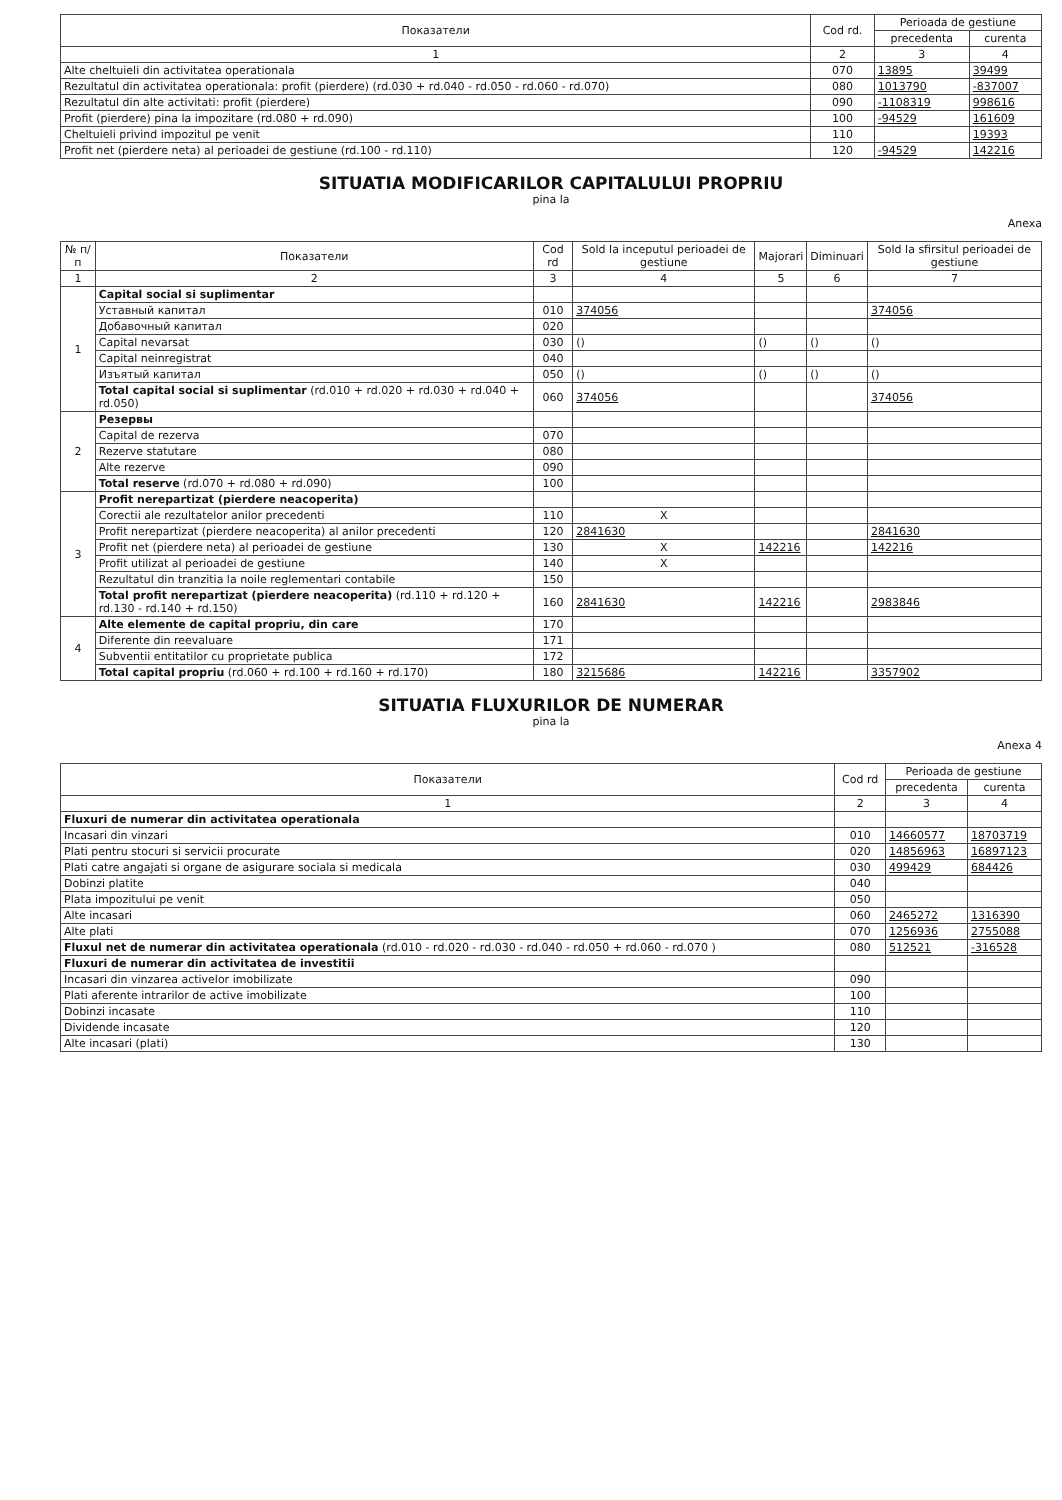| Показатели | Cod rd. | Perioada de gestiune | |
| --- | --- | --- | --- |
| | | precedenta | curenta |
| 1 | 2 | 3 | 4 |
| Alte cheltuieli din activitatea operationala | 070 | 13895 | 39499 |
| Rezultatul din activitatea operationala: profit (pierdere) (rd.030 + rd.040 - rd.050 - rd.060 - rd.070) | 080 | 1013790 | -837007 |
| Rezultatul din alte activitati: profit (pierdere) | 090 | -1108319 | 998616 |
| Profit (pierdere) pina la impozitare (rd.080 + rd.090) | 100 | -94529 | 161609 |
| Cheltuieli privind impozitul pe venit | 110 | | 19393 |
| Profit net (pierdere neta) al perioadei de gestiune (rd.100 - rd.110) | 120 | -94529 | 142216 |
SITUATIA MODIFICARILOR CAPITALULUI PROPRIU
pina la
Anexa
| № п/п | Показатели | Cod rd | Sold la inceputul perioadei de gestiune | Majorari | Diminuari | Sold la sfirsitul perioadei de gestiune |
| --- | --- | --- | --- | --- | --- | --- |
| 1 | 2 | 3 | 4 | 5 | 6 | 7 |
| 1 | Capital social si suplimentar | | | | | |
| | Уставный капитал | 010 | 374056 | | | 374056 |
| | Добавочный капитал | 020 | | | | |
| | Capital nevarsat | 030 | () | () | () | () |
| | Capital neinregistrat | 040 | | | | |
| | Изъятый капитал | 050 | () | () | () | () |
| | Total capital social si suplimentar (rd.010 + rd.020 + rd.030 + rd.040 + rd.050) | 060 | 374056 | | | 374056 |
| 2 | Резервы | | | | | |
| | Capital de rezerva | 070 | | | | |
| | Rezerve statutare | 080 | | | | |
| | Alte rezerve | 090 | | | | |
| | Total reserve (rd.070 + rd.080 + rd.090) | 100 | | | | |
| 3 | Profit nerepartizat (pierdere neacoperita) | | | | | |
| | Corectii ale rezultatelor anilor precedenti | 110 | X | | | |
| | Profit nerepartizat (pierdere neacoperita) al anilor precedenti | 120 | 2841630 | | | 2841630 |
| | Profit net (pierdere neta) al perioadei de gestiune | 130 | X | 142216 | | 142216 |
| | Profit utilizat al perioadei de gestiune | 140 | X | | | |
| | Rezultatul din tranzitia la noile reglementari contabile | 150 | | | | |
| | Total profit nerepartizat (pierdere neacoperita) (rd.110 + rd.120 + rd.130 - rd.140 + rd.150) | 160 | 2841630 | 142216 | | 2983846 |
| 4 | Alte elemente de capital propriu, din care | 170 | | | | |
| | Diferente din reevaluare | 171 | | | | |
| | Subventii entitatilor cu proprietate publica | 172 | | | | |
| | Total capital propriu (rd.060 + rd.100 + rd.160 + rd.170) | 180 | 3215686 | 142216 | | 3357902 |
SITUATIA FLUXURILOR DE NUMERAR
pina la
Anexa 4
| Показатели | Cod rd | Perioada de gestiune | |
| --- | --- | --- | --- |
| | | precedenta | curenta |
| 1 | 2 | 3 | 4 |
| Fluxuri de numerar din activitatea operationala | | | |
| Incasari din vinzari | 010 | 14660577 | 18703719 |
| Plati pentru stocuri si servicii procurate | 020 | 14856963 | 16897123 |
| Plati catre angajati si organe de asigurare sociala si medicala | 030 | 499429 | 684426 |
| Dobinzi platite | 040 | | |
| Plata impozitului pe venit | 050 | | |
| Alte incasari | 060 | 2465272 | 1316390 |
| Alte plati | 070 | 1256936 | 2755088 |
| Fluxul net de numerar din activitatea operationala (rd.010 - rd.020 - rd.030 - rd.040 - rd.050 + rd.060 - rd.070 ) | 080 | 512521 | -316528 |
| Fluxuri de numerar din activitatea de investitii | | | |
| Incasari din vinzarea activelor imobilizate | 090 | | |
| Plati aferente intrarilor de active imobilizate | 100 | | |
| Dobinzi incasate | 110 | | |
| Dividende incasate | 120 | | |
| Alte incasari (plati) | 130 | | |